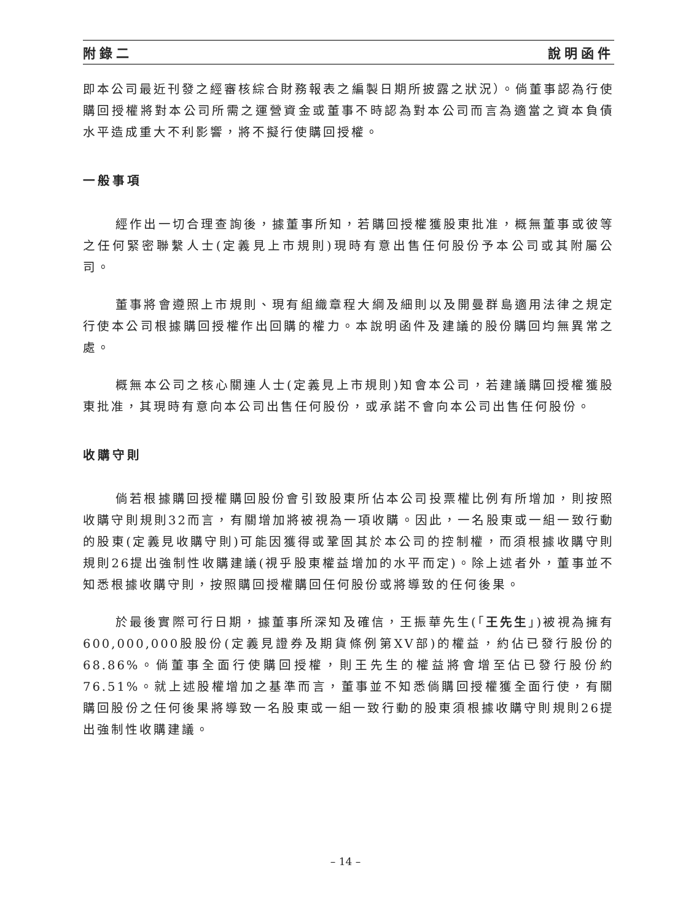附錄二 說明函件
即本公司最近刊發之經審核綜合財務報表之編製日期所披露之狀況）。倘董事認為行使購回授權將對本公司所需之運營資金或董事不時認為對本公司而言為適當之資本負債水平造成重大不利影響，將不擬行使購回授權。
一般事項
經作出一切合理查詢後，據董事所知，若購回授權獲股東批准，概無董事或彼等之任何緊密聯繫人士(定義見上市規則)現時有意出售任何股份予本公司或其附屬公司。
董事將會遵照上市規則、現有組織章程大綱及細則以及開曼群島適用法律之規定行使本公司根據購回授權作出回購的權力。本說明函件及建議的股份購回均無異常之處。
概無本公司之核心關連人士(定義見上市規則)知會本公司，若建議購回授權獲股東批准，其現時有意向本公司出售任何股份，或承諾不會向本公司出售任何股份。
收購守則
倘若根據購回授權購回股份會引致股東所佔本公司投票權比例有所增加，則按照收購守則規則32而言，有關增加將被視為一項收購。因此，一名股東或一組一致行動的股東(定義見收購守則)可能因獲得或鞏固其於本公司的控制權，而須根據收購守則規則26提出強制性收購建議(視乎股東權益增加的水平而定)。除上述者外，董事並不知悉根據收購守則，按照購回授權購回任何股份或將導致的任何後果。
於最後實際可行日期，據董事所深知及確信，王振華先生(「王先生」)被視為擁有600,000,000股股份(定義見證券及期貨條例第XV部)的權益，約佔已發行股份的68.86%。倘董事全面行使購回授權，則王先生的權益將會增至佔已發行股份約76.51%。就上述股權增加之基準而言，董事並不知悉倘購回授權獲全面行使，有關購回股份之任何後果將導致一名股東或一組一致行動的股東須根據收購守則規則26提出強制性收購建議。
– 14 –